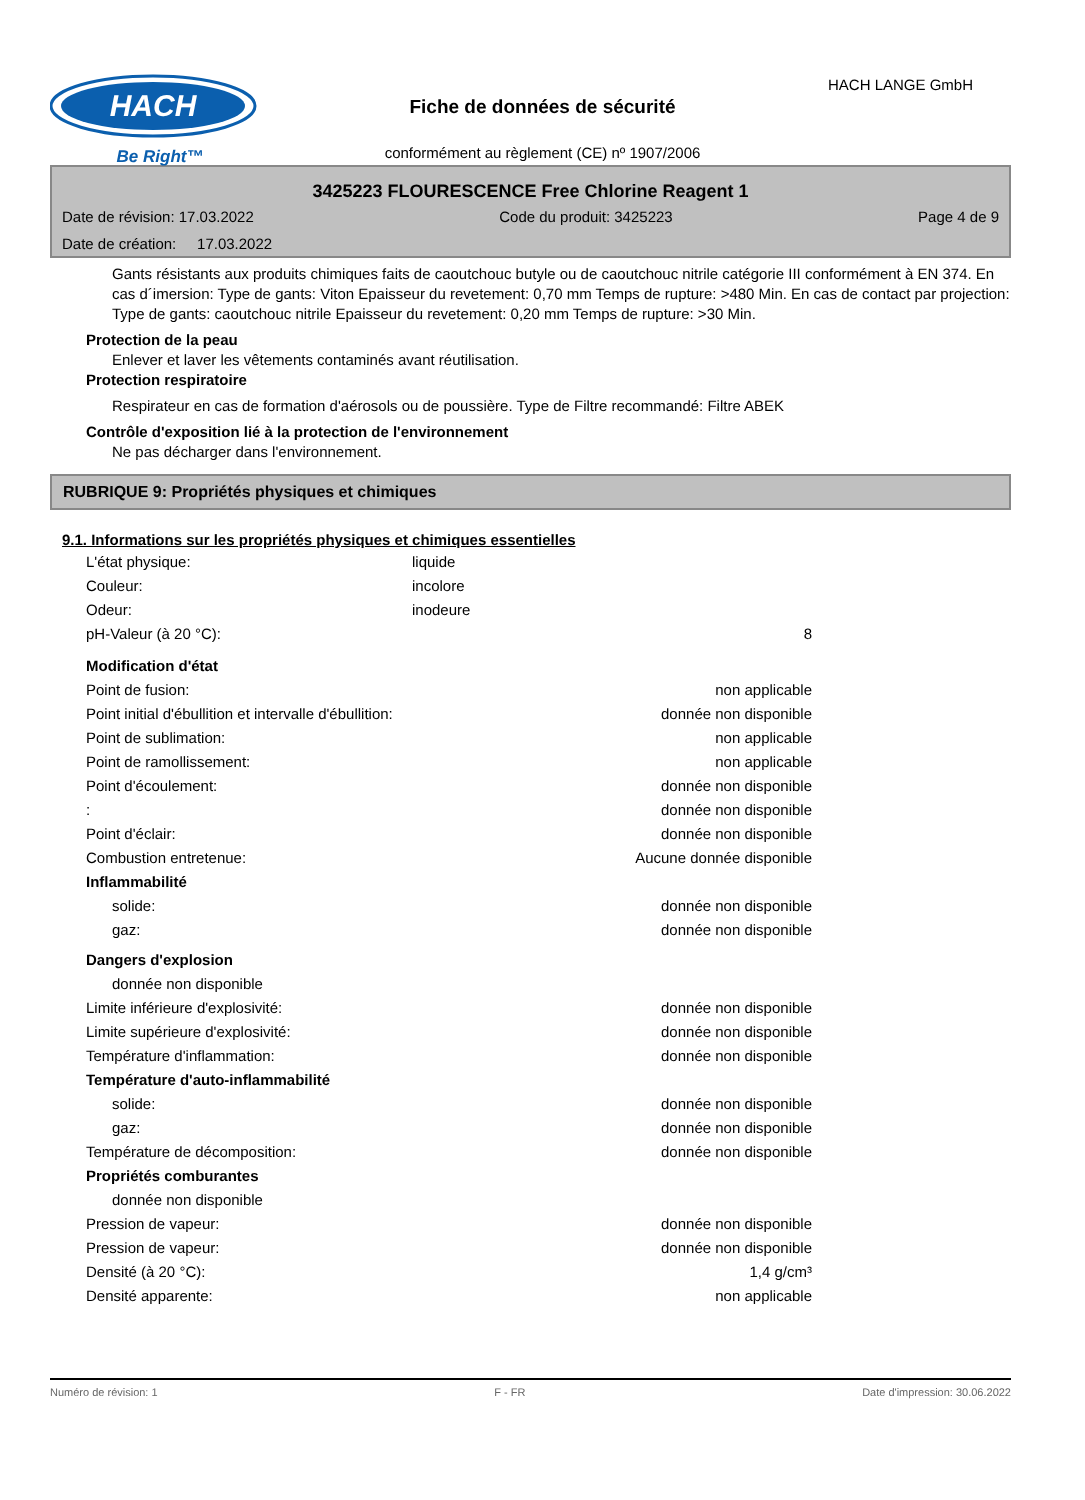HACH
Be Right™
HACH LANGE GmbH
Fiche de données de sécurité
conformément au règlement (CE) nº 1907/2006
3425223 FLOURESCENCE Free Chlorine Reagent 1
Date de révision: 17.03.2022 Code du produit: 3425223 Page 4 de 9
Date de création: 17.03.2022
Gants résistants aux produits chimiques faits de caoutchouc butyle ou de caoutchouc nitrile catégorie III conformément à EN 374. En cas d´imersion: Type de gants: Viton Epaisseur du revetement: 0,70 mm Temps de rupture: >480 Min. En cas de contact par projection: Type de gants: caoutchouc nitrile Epaisseur du revetement: 0,20 mm Temps de rupture: >30 Min.
Protection de la peau
Enlever et laver les vêtements contaminés avant réutilisation.
Protection respiratoire
Respirateur en cas de formation d'aérosols ou de poussière. Type de Filtre recommandé: Filtre ABEK
Contrôle d'exposition lié à la protection de l'environnement
Ne pas décharger dans l'environnement.
RUBRIQUE 9: Propriétés physiques et chimiques
9.1. Informations sur les propriétés physiques et chimiques essentielles
| L'état physique: | liquide | |
| Couleur: | incolore | |
| Odeur: | inodeure | |
| pH-Valeur (à 20 °C): | | 8 |
| Modification d'état | | |
| Point de fusion: | | non applicable |
| Point initial d'ébullition et intervalle d'ébullition: | | donnée non disponible |
| Point de sublimation: | | non applicable |
| Point de ramollissement: | | non applicable |
| Point d'écoulement: | | donnée non disponible |
| : | | donnée non disponible |
| Point d'éclair: | | donnée non disponible |
| Combustion entretenue: | | Aucune donnée disponible |
| Inflammabilité | | |
| solide: | | donnée non disponible |
| gaz: | | donnée non disponible |
| Dangers d'explosion | | |
| donnée non disponible | | |
| Limite inférieure d'explosivité: | | donnée non disponible |
| Limite supérieure d'explosivité: | | donnée non disponible |
| Température d'inflammation: | | donnée non disponible |
| Température d'auto-inflammabilité | | |
| solide: | | donnée non disponible |
| gaz: | | donnée non disponible |
| Température de décomposition: | | donnée non disponible |
| Propriétés comburantes | | |
| donnée non disponible | | |
| Pression de vapeur: | | donnée non disponible |
| Pression de vapeur: | | donnée non disponible |
| Densité (à 20 °C): | | 1,4 g/cm³ |
| Densité apparente: | | non applicable |
Numéro de révision: 1 F - FR Date d'impression: 30.06.2022